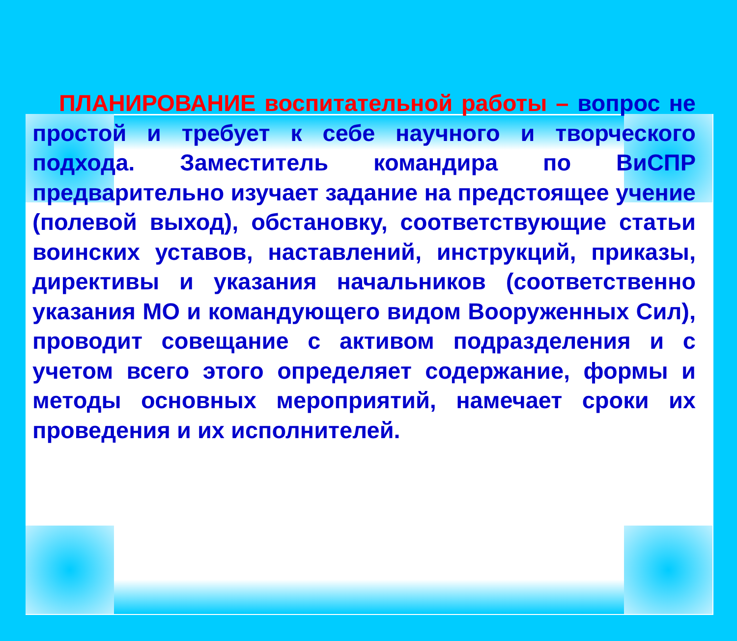ПЛАНИРОВАНИЕ воспитательной работы – вопрос не простой и требует к себе научного и творческого подхода. Заместитель командира по ВиСПР предварительно изучает задание на предстоящее учение (полевой выход), обстановку, соответствующие статьи воинских уставов, наставлений, инструкций, приказы, директивы и указания начальников (соответственно указания МО и командующего видом Вооруженных Сил), проводит совещание с активом подразделения и с учетом всего этого определяет содержание, формы и методы основных мероприятий, намечает сроки их проведения и их исполнителей.